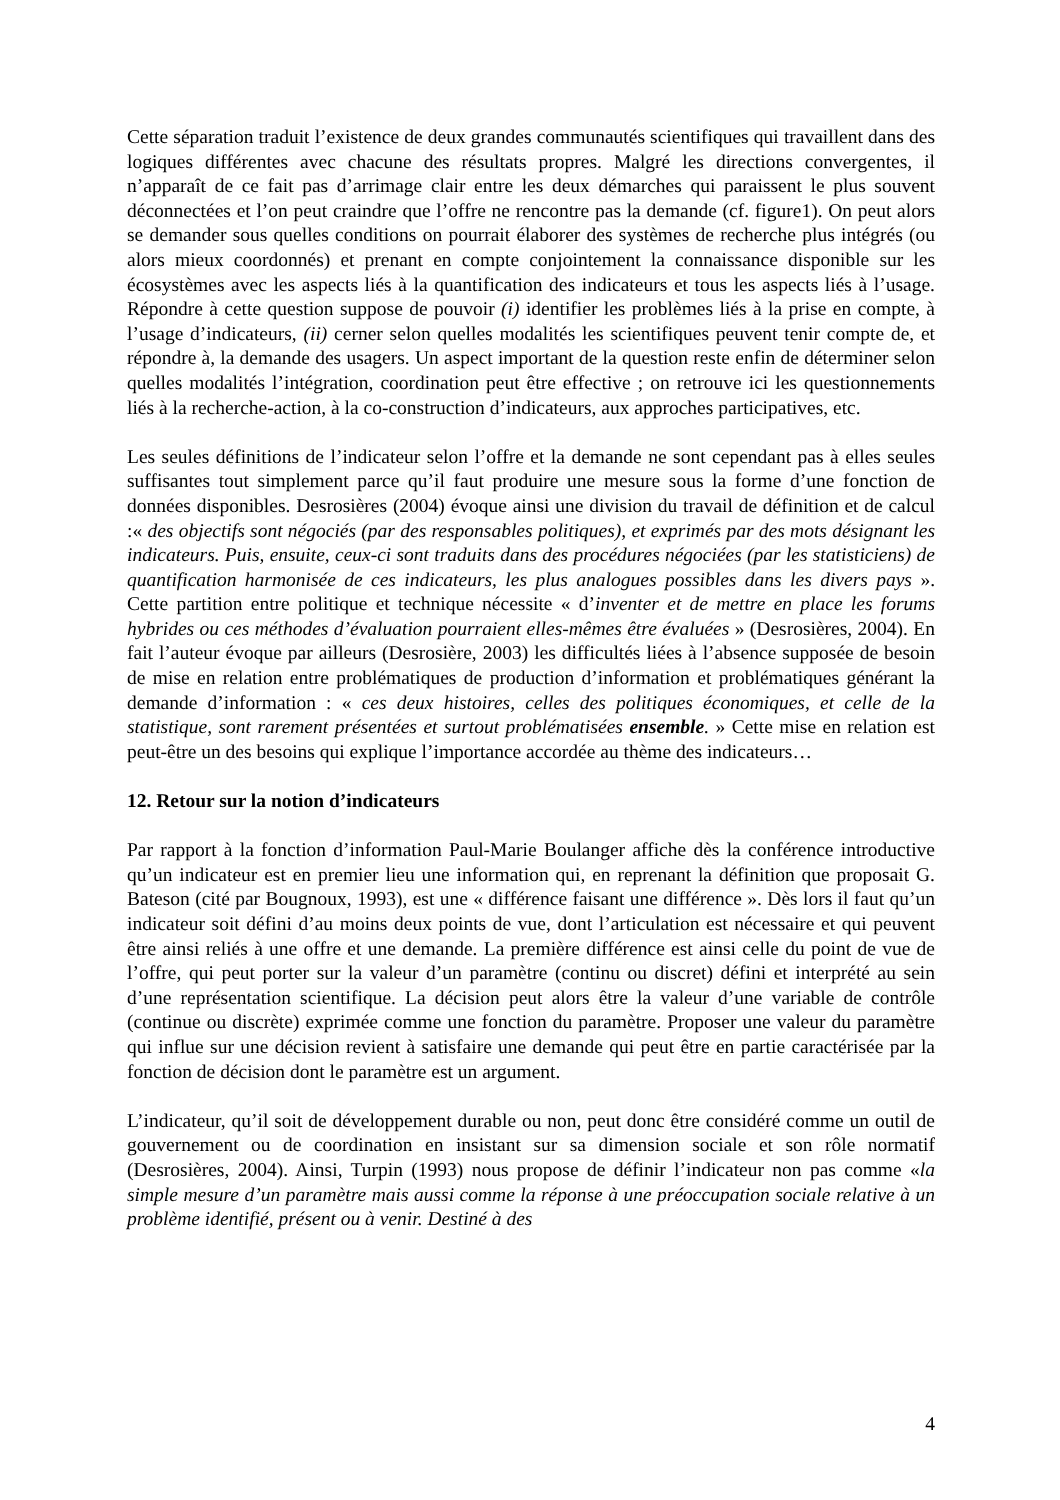Cette séparation traduit l’existence de deux grandes communautés scientifiques qui travaillent dans des logiques différentes avec chacune des résultats propres. Malgré les directions convergentes, il n’apparaît de ce fait pas d’arrimage clair entre les deux démarches qui paraissent le plus souvent déconnectées et l’on peut craindre que l’offre ne rencontre pas la demande (cf. figure1). On peut alors se demander sous quelles conditions on pourrait élaborer des systèmes de recherche plus intégrés (ou alors mieux coordonnés) et prenant en compte conjointement la connaissance disponible sur les écosystèmes avec les aspects liés à la quantification des indicateurs et tous les aspects liés à l’usage. Répondre à cette question suppose de pouvoir (i) identifier les problèmes liés à la prise en compte, à l’usage d’indicateurs, (ii) cerner selon quelles modalités les scientifiques peuvent tenir compte de, et répondre à, la demande des usagers. Un aspect important de la question reste enfin de déterminer selon quelles modalités l’intégration, coordination peut être effective ; on retrouve ici les questionnements liés à la recherche-action, à la co-construction d’indicateurs, aux approches participatives, etc.
Les seules définitions de l’indicateur selon l’offre et la demande ne sont cependant pas à elles seules suffisantes tout simplement parce qu’il faut produire une mesure sous la forme d’une fonction de données disponibles. Desrosières (2004) évoque ainsi une division du travail de définition et de calcul :« des objectifs sont négociés (par des responsables politiques), et exprimés par des mots désignant les indicateurs. Puis, ensuite, ceux-ci sont traduits dans des procédures négociées (par les statisticiens) de quantification harmonisée de ces indicateurs, les plus analogues possibles dans les divers pays ». Cette partition entre politique et technique nécessite « d’inventer et de mettre en place les forums hybrides ou ces méthodes d’évaluation pourraient elles-mêmes être évaluées » (Desrosières, 2004). En fait l’auteur évoque par ailleurs (Desrosière, 2003) les difficultés liées à l’absence supposée de besoin de mise en relation entre problématiques de production d’information et problématiques générant la demande d’information : « ces deux histoires, celles des politiques économiques, et celle de la statistique, sont rarement présentées et surtout problématisées ensemble. » Cette mise en relation est peut-être un des besoins qui explique l’importance accordée au thème des indicateurs…
12. Retour sur la notion d’indicateurs
Par rapport à la fonction d’information Paul-Marie Boulanger affiche dès la conférence introductive qu’un indicateur est en premier lieu une information qui, en reprenant la définition que proposait G. Bateson (cité par Bougnoux, 1993), est une « différence faisant une différence ». Dès lors il faut qu’un indicateur soit défini d’au moins deux points de vue, dont l’articulation est nécessaire et qui peuvent être ainsi reliés à une offre et une demande. La première différence est ainsi celle du point de vue de l’offre, qui peut porter sur la valeur d’un paramètre (continu ou discret) défini et interprété au sein d’une représentation scientifique. La décision peut alors être la valeur d’une variable de contrôle (continue ou discrète) exprimée comme une fonction du paramètre. Proposer une valeur du paramètre qui influe sur une décision revient à satisfaire une demande qui peut être en partie caractérisée par la fonction de décision dont le paramètre est un argument.
L’indicateur, qu’il soit de développement durable ou non, peut donc être considéré comme un outil de gouvernement ou de coordination en insistant sur sa dimension sociale et son rôle normatif (Desrosières, 2004). Ainsi, Turpin (1993) nous propose de définir l’indicateur non pas comme «la simple mesure d’un paramètre mais aussi comme la réponse à une préoccupation sociale relative à un problème identifié, présent ou à venir. Destiné à des
4